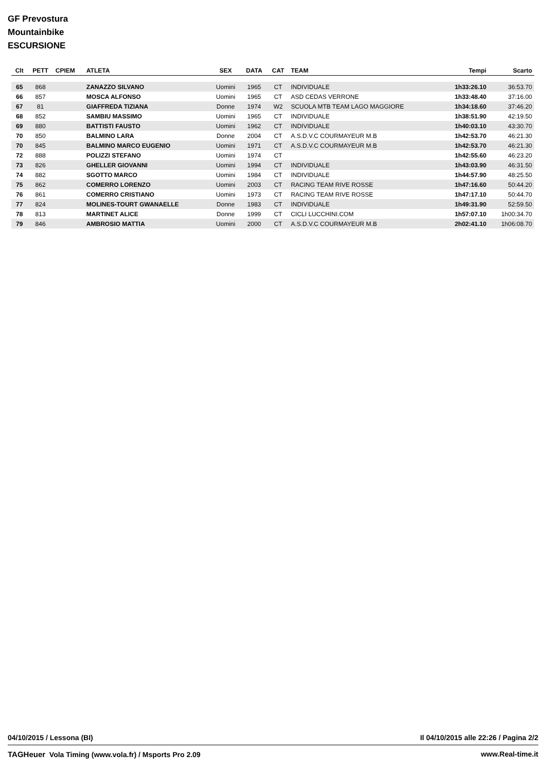GF Prevostura
Mountainbike
ESCURSIONE
| Clt | PETT | CPIEM | ATLETA | SEX | DATA | CAT | TEAM | Tempi | Scarto |
| --- | --- | --- | --- | --- | --- | --- | --- | --- | --- |
| 65 | 868 | | ZANAZZO SILVANO | Uomini | 1965 | CT | INDIVIDUALE | 1h33:26.10 | 36:53.70 |
| 66 | 857 | | MOSCA ALFONSO | Uomini | 1965 | CT | ASD CEDAS VERRONE | 1h33:48.40 | 37:16.00 |
| 67 | 81 | | GIAFFREDA TIZIANA | Donne | 1974 | W2 | SCUOLA MTB TEAM LAGO MAGGIORE | 1h34:18.60 | 37:46.20 |
| 68 | 852 | | SAMBIU MASSIMO | Uomini | 1965 | CT | INDIVIDUALE | 1h38:51.90 | 42:19.50 |
| 69 | 880 | | BATTISTI FAUSTO | Uomini | 1962 | CT | INDIVIDUALE | 1h40:03.10 | 43:30.70 |
| 70 | 850 | | BALMINO LARA | Donne | 2004 | CT | A.S.D.V.C COURMAYEUR M.B | 1h42:53.70 | 46:21.30 |
| 70 | 845 | | BALMINO MARCO EUGENIO | Uomini | 1971 | CT | A.S.D.V.C COURMAYEUR M.B | 1h42:53.70 | 46:21.30 |
| 72 | 888 | | POLIZZI STEFANO | Uomini | 1974 | CT | | 1h42:55.60 | 46:23.20 |
| 73 | 826 | | GHELLER GIOVANNI | Uomini | 1994 | CT | INDIVIDUALE | 1h43:03.90 | 46:31.50 |
| 74 | 882 | | SGOTTO MARCO | Uomini | 1984 | CT | INDIVIDUALE | 1h44:57.90 | 48:25.50 |
| 75 | 862 | | COMERRO LORENZO | Uomini | 2003 | CT | RACING TEAM RIVE ROSSE | 1h47:16.60 | 50:44.20 |
| 76 | 861 | | COMERRO CRISTIANO | Uomini | 1973 | CT | RACING TEAM RIVE ROSSE | 1h47:17.10 | 50:44.70 |
| 77 | 824 | | MOLINES-TOURT GWANAELLE | Donne | 1983 | CT | INDIVIDUALE | 1h49:31.90 | 52:59.50 |
| 78 | 813 | | MARTINET ALICE | Donne | 1999 | CT | CICLI LUCCHINI.COM | 1h57:07.10 | 1h00:34.70 |
| 79 | 846 | | AMBROSIO MATTIA | Uomini | 2000 | CT | A.S.D.V.C COURMAYEUR M.B | 2h02:41.10 | 1h06:08.70 |
04/10/2015 / Lessona (BI) Il 04/10/2015 alle 22:26 / Pagina 2/2
TAGHeuer Vola Timing (www.vola.fr) / Msports Pro 2.09 www.Real-time.it